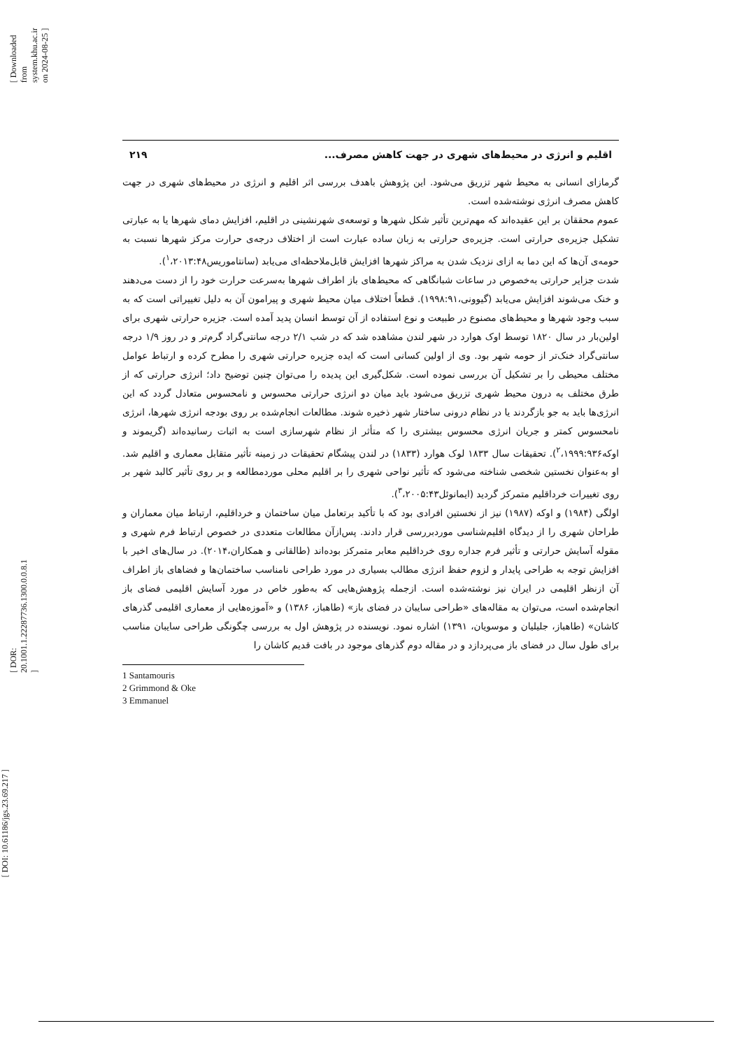[ DOI: 10.61186/jgs.23.69.217 ]
[ Downloaded from system.khu.ac.ir on 2024-08-25 ]
[ DOR: 20.1001.1.22287736.1300.0.0.8.1 ]
اقلیم و انرژی در محیط‌های شهری در جهت کاهش مصرف... ۲۱۹
گرمازای انسانی به محیط شهر تزریق می‌شود. این پژوهش باهدف بررسی اثر اقلیم و انرژی در محیط‌های شهری در جهت کاهش مصرف انرژی نوشته‌شده است.
عموم محققان بر این عقیده‌اند که مهم‌ترین تأثیر شکل شهرها و توسعه‌ی شهرنشینی در اقلیم، افزایش دمای شهرها یا به عبارتی تشکیل جزیره‌ی حرارتی است. جزیره‌ی حرارتی به زبان ساده عبارت است از اختلاف درجه‌ی حرارت مرکز شهرها نسبت به حومه‌ی آن‌ها که این دما به ازای نزدیک شدن به مراکز شهرها افزایش قابل‌ملاحظه‌ای می‌یابد (سانتاموریس<sup>۱</sup>،۲۰۱۳:۴۸).
شدت جزایر حرارتی به‌خصوص در ساعات شبانگاهی که محیط‌های باز اطراف شهرها به‌سرعت حرارت خود را از دست می‌دهند و خنک می‌شوند افزایش می‌یابد (گیوونی،۱۹۹۸:۹۱). قطعاً اختلاف میان محیط شهری و پیرامون آن به دلیل تغییراتی است که به سبب وجود شهرها و محیط‌های مصنوع در طبیعت و نوع استفاده از آن توسط انسان پدید آمده است. جزیره حرارتی شهری برای اولین‌بار در سال ۱۸۲۰ توسط اوک هوارد در شهر لندن مشاهده شد که در شب ۲/۱ درجه سانتی‌گراد گرم‌تر و در روز ۱/۹ درجه سانتی‌گراد خنک‌تر از حومه شهر بود. وی از اولین کسانی است که ایده جزیره حرارتی شهری را مطرح کرده و ارتباط عوامل مختلف محیطی را بر تشکیل آن بررسی نموده است. شکل‌گیری این پدیده را می‌توان چنین توضیح داد؛ انرژی حرارتی که از طرق مختلف به درون محیط شهری تزریق می‌شود باید میان دو انرژی حرارتی محسوس و نامحسوس متعادل گردد که این انرژی‌ها باید به جو بازگردند یا در نظام درونی ساختار شهر ذخیره شوند. مطالعات انجام‌شده بر روی بودجه انرژی شهرها، انرژی نامحسوس کمتر و جریان انرژی محسوس بیشتری را که متأثر از نظام شهرسازی است به اثبات رسانیده‌اند (گریموند و اوکه<sup>۲</sup>،۱۹۹۹:۹۳۶). تحقیقات سال ۱۸۳۳ لوک هوارد (۱۸۳۳) در لندن پیشگام تحقیقات در زمینه تأثیر متقابل معماری و اقلیم شد. او به‌عنوان نخستین شخصی شناخته می‌شود که تأثیر نواحی شهری را بر اقلیم محلی موردمطالعه و بر روی تأثیر کالبد شهر بر روی تغییرات خرداقلیم متمرکز گردید (ایمانوئل<sup>۳</sup>،۲۰۰۵:۴۳).
اولگی (۱۹۸۴) و اوکه (۱۹۸۷) نیز از نخستین افرادی بود که با تأکید برتعامل میان ساختمان و خرداقلیم، ارتباط میان معماران و طراحان شهری را از دیدگاه اقلیم‌شناسی موردبررسی قرار دادند. پس‌ازآن مطالعات متعددی در خصوص ارتباط فرم شهری و مقوله آسایش حرارتی و تأثیر فرم جداره روی خرداقلیم معابر متمرکز بوده‌اند (طالقانی و همکاران،۲۰۱۴). در سال‌های اخیر با افزایش توجه به طراحی پایدار و لزوم حفظ انرژی مطالب بسیاری در مورد طراحی نامناسب ساختمان‌ها و فضاهای باز اطراف آن ازنظر اقلیمی در ایران نیز نوشته‌شده است. ازجمله پژوهش‌هایی که به‌طور خاص در مورد آسایش اقلیمی فضای باز انجام‌شده است، می‌توان به مقاله‌های «طراحی سایبان در فضای باز» (طاهباز، ۱۳۸۶) و «آموزه‌هایی از معماری اقلیمی گذرهای کاشان» (طاهباز، جلیلیان و موسویان، ۱۳۹۱) اشاره نمود. نویسنده در پژوهش اول به بررسی چگونگی طراحی سایبان مناسب برای طول سال در فضای باز می‌پردازد و در مقاله دوم گذرهای موجود در بافت قدیم کاشان را
1 Santamouris
2 Grimmond & Oke
3 Emmanuel